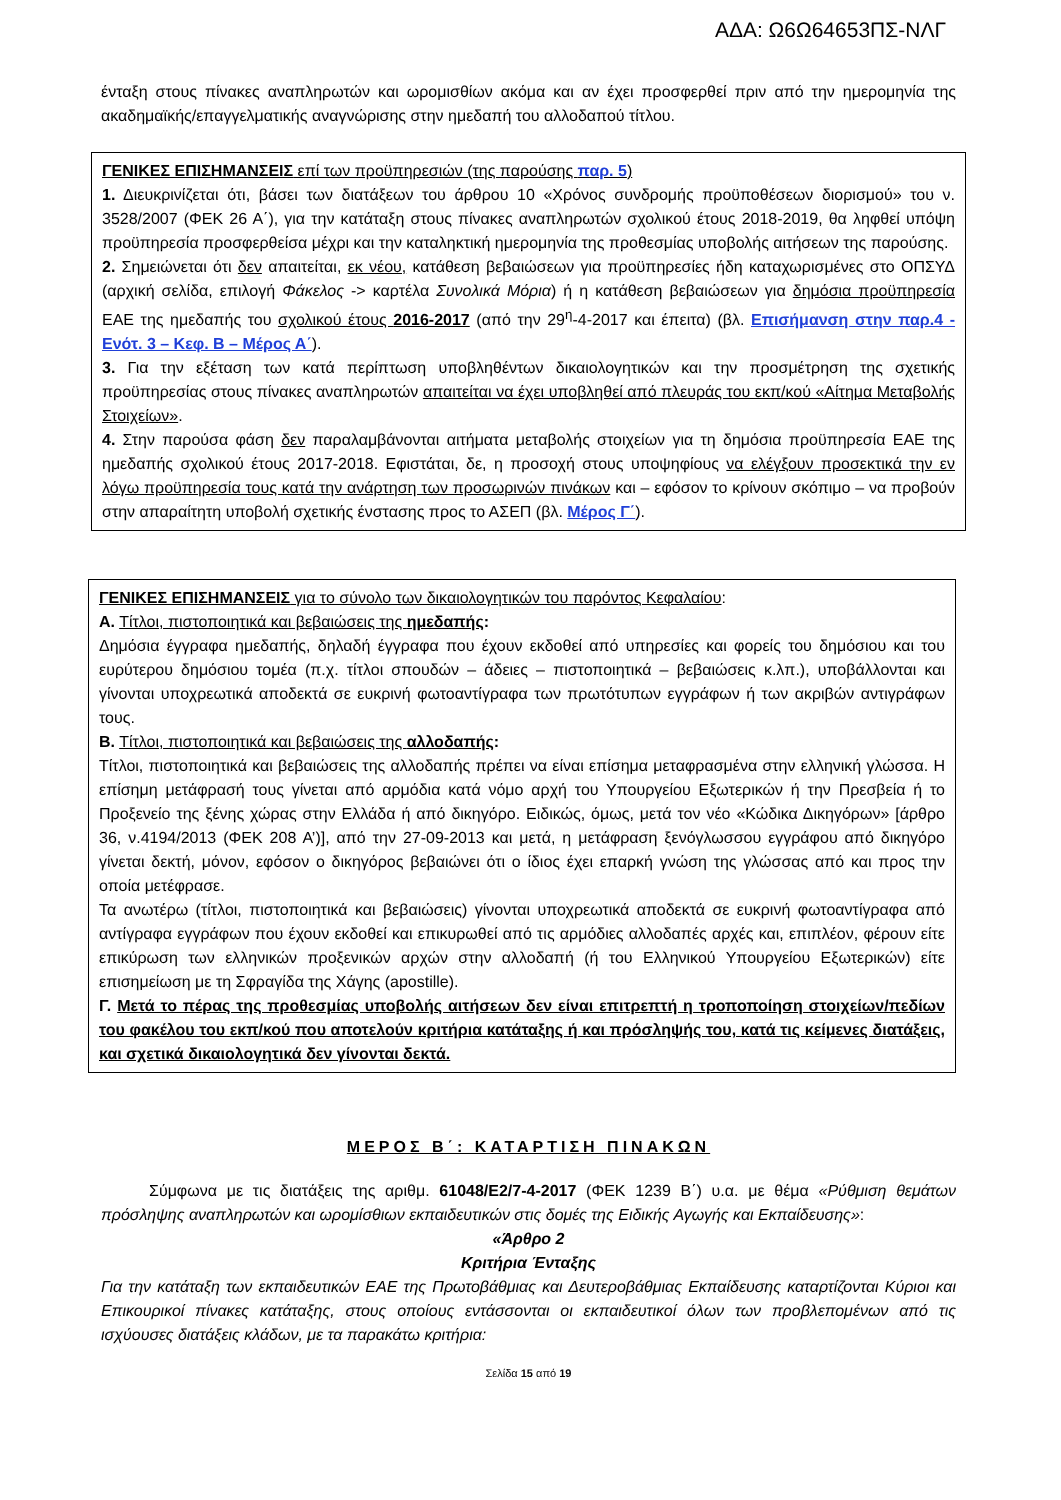ΑΔΑ: Ω6Ω64653ΠΣ-ΝΛΓ
ένταξη στους πίνακες αναπληρωτών και ωρομισθίων ακόμα και αν έχει προσφερθεί πριν από την ημερομηνία της ακαδημαϊκής/επαγγελματικής αναγνώρισης στην ημεδαπή του αλλοδαπού τίτλου.
ΓΕΝΙΚΕΣ ΕΠΙΣΗΜΑΝΣΕΙΣ επί των προϋπηρεσιών (της παρούσης παρ. 5)
1. Διευκρινίζεται ότι, βάσει των διατάξεων του άρθρου 10 «Χρόνος συνδρομής προϋποθέσεων διορισμού» του ν. 3528/2007 (ΦΕΚ 26 Α΄), για την κατάταξη στους πίνακες αναπληρωτών σχολικού έτους 2018-2019, θα ληφθεί υπόψη προϋπηρεσία προσφερθείσα μέχρι και την καταληκτική ημερομηνία της προθεσμίας υποβολής αιτήσεων της παρούσης.
2. Σημειώνεται ότι δεν απαιτείται, εκ νέου, κατάθεση βεβαιώσεων για προϋπηρεσίες ήδη καταχωρισμένες στο ΟΠΣΥΔ (αρχική σελίδα, επιλογή Φάκελος -> καρτέλα Συνολικά Μόρια) ή η κατάθεση βεβαιώσεων για δημόσια προϋπηρεσία ΕΑΕ της ημεδαπής του σχολικού έτους 2016-2017 (από την 29<sup>η</sup>-4-2017 και έπειτα) (βλ. Επισήμανση στην παρ.4 - Ενότ. 3 – Κεφ. Β – Μέρος Α΄).
3. Για την εξέταση των κατά περίπτωση υποβληθέντων δικαιολογητικών και την προσμέτρηση της σχετικής προϋπηρεσίας στους πίνακες αναπληρωτών απαιτείται να έχει υποβληθεί από πλευράς του εκπ/κού «Αίτημα Μεταβολής Στοιχείων».
4. Στην παρούσα φάση δεν παραλαμβάνονται αιτήματα μεταβολής στοιχείων για τη δημόσια προϋπηρεσία ΕΑΕ της ημεδαπής σχολικού έτους 2017-2018. Εφιστάται, δε, η προσοχή στους υποψηφίους να ελέγξουν προσεκτικά την εν λόγω προϋπηρεσία τους κατά την ανάρτηση των προσωρινών πινάκων και – εφόσον το κρίνουν σκόπιμο – να προβούν στην απαραίτητη υποβολή σχετικής ένστασης προς το ΑΣΕΠ (βλ. Μέρος Γ΄).
ΓΕΝΙΚΕΣ ΕΠΙΣΗΜΑΝΣΕΙΣ για το σύνολο των δικαιολογητικών του παρόντος Κεφαλαίου:
Α. Τίτλοι, πιστοποιητικά και βεβαιώσεις της ημεδαπής:
Δημόσια έγγραφα ημεδαπής, δηλαδή έγγραφα που έχουν εκδοθεί από υπηρεσίες και φορείς του δημόσιου και του ευρύτερου δημόσιου τομέα (π.χ. τίτλοι σπουδών – άδειες – πιστοποιητικά – βεβαιώσεις κ.λπ.), υποβάλλονται και γίνονται υποχρεωτικά αποδεκτά σε ευκρινή φωτοαντίγραφα των πρωτότυπων εγγράφων ή των ακριβών αντιγράφων τους.
Β. Τίτλοι, πιστοποιητικά και βεβαιώσεις της αλλοδαπής:
Τίτλοι, πιστοποιητικά και βεβαιώσεις της αλλοδαπής πρέπει να είναι επίσημα μεταφρασμένα στην ελληνική γλώσσα. Η επίσημη μετάφρασή τους γίνεται από αρμόδια κατά νόμο αρχή του Υπουργείου Εξωτερικών ή την Πρεσβεία ή το Προξενείο της ξένης χώρας στην Ελλάδα ή από δικηγόρο. Ειδικώς, όμως, μετά τον νέο «Κώδικα Δικηγόρων» [άρθρο 36, ν.4194/2013 (ΦΕΚ 208 Α’)], από την 27-09-2013 και μετά, η μετάφραση ξενόγλωσσου εγγράφου από δικηγόρο γίνεται δεκτή, μόνον, εφόσον ο δικηγόρος βεβαιώνει ότι ο ίδιος έχει επαρκή γνώση της γλώσσας από και προς την οποία μετέφρασε.
Τα ανωτέρω (τίτλοι, πιστοποιητικά και βεβαιώσεις) γίνονται υποχρεωτικά αποδεκτά σε ευκρινή φωτοαντίγραφα από αντίγραφα εγγράφων που έχουν εκδοθεί και επικυρωθεί από τις αρμόδιες αλλοδαπές αρχές και, επιπλέον, φέρουν είτε επικύρωση των ελληνικών προξενικών αρχών στην αλλοδαπή (ή του Ελληνικού Υπουργείου Εξωτερικών) είτε επισημείωση με τη Σφραγίδα της Χάγης (apostille).
Γ. Μετά το πέρας της προθεσμίας υποβολής αιτήσεων δεν είναι επιτρεπτή η τροποποίηση στοιχείων/πεδίων του φακέλου του εκπ/κού που αποτελούν κριτήρια κατάταξης ή και πρόσληψής του, κατά τις κείμενες διατάξεις, και σχετικά δικαιολογητικά δεν γίνονται δεκτά.
ΜΕΡΟΣ Β΄: ΚΑΤΑΡΤΙΣΗ ΠΙΝΑΚΩΝ
Σύμφωνα με τις διατάξεις της αριθμ. 61048/Ε2/7-4-2017 (ΦΕΚ 1239 Β΄) υ.α. με θέμα «Ρύθμιση θεμάτων πρόσληψης αναπληρωτών και ωρομίσθιων εκπαιδευτικών στις δομές της Ειδικής Αγωγής και Εκπαίδευσης»:
«Άρθρο 2
Κριτήρια Ένταξης
Για την κατάταξη των εκπαιδευτικών ΕΑΕ της Πρωτοβάθμιας και Δευτεροβάθμιας Εκπαίδευσης καταρτίζονται Κύριοι και Επικουρικοί πίνακες κατάταξης, στους οποίους εντάσσονται οι εκπαιδευτικοί όλων των προβλεπομένων από τις ισχύουσες διατάξεις κλάδων, με τα παρακάτω κριτήρια:
Σελίδα 15 από 19